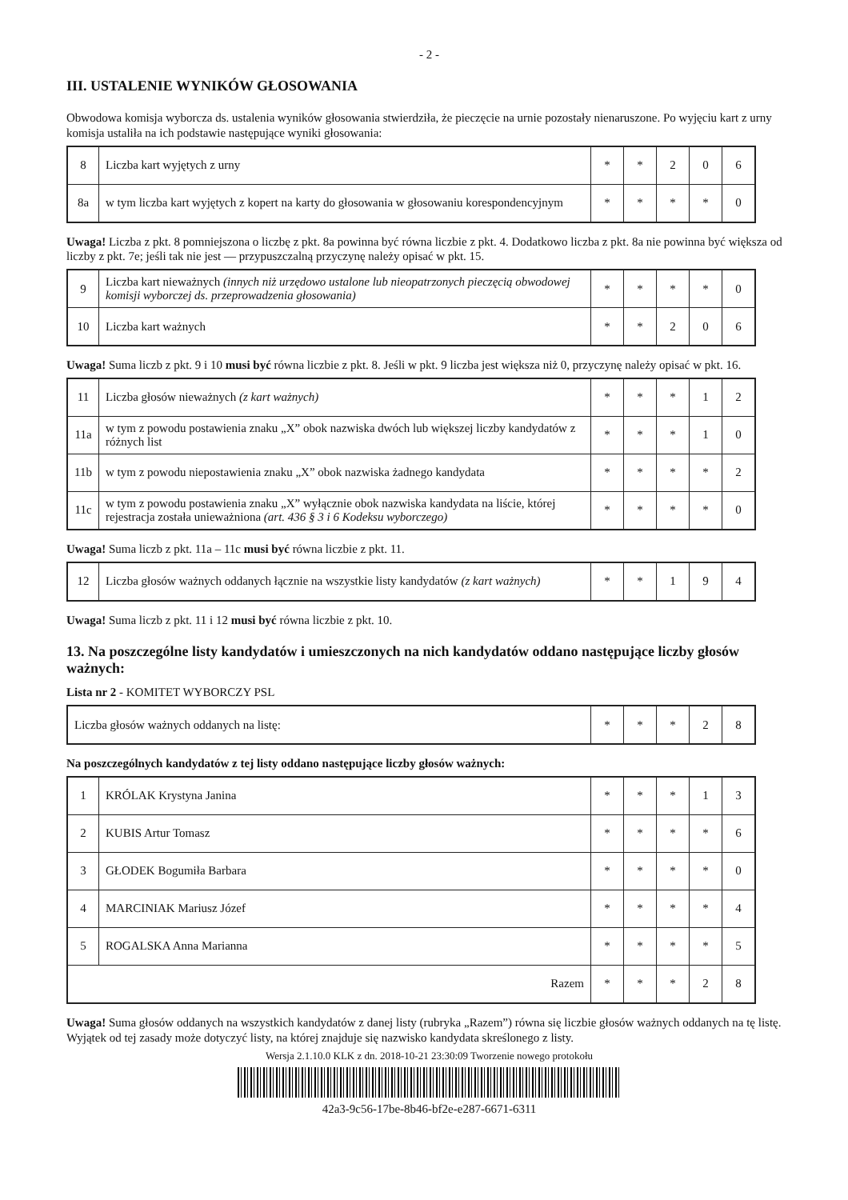- 2 -
III. USTALENIE WYNIKÓW GŁOSOWANIA
Obwodowa komisja wyborcza ds. ustalenia wyników głosowania stwierdziła, że pieczęcie na urnie pozostały nienaruszone. Po wyjęciu kart z urny komisja ustaliła na ich podstawie następujące wyniki głosowania:
| 8 | Liczba kart wyjętych z urny | * | * | 2 | 0 | 6 |
| 8a | w tym liczba kart wyjętych z kopert na karty do głosowania w głosowaniu korespondencyjnym | * | * | * | * | 0 |
Uwaga! Liczba z pkt. 8 pomniejszona o liczbę z pkt. 8a powinna być równa liczbie z pkt. 4. Dodatkowo liczba z pkt. 8a nie powinna być większa od liczby z pkt. 7e; jeśli tak nie jest — przypuszczalną przyczynę należy opisać w pkt. 15.
| 9 | Liczba kart nieważnych (innych niż urzędowo ustalone lub nieopatrzonych pieczęcią obwodowej komisji wyborczej ds. przeprowadzenia głosowania) | * | * | * | * | 0 |
| 10 | Liczba kart ważnych | * | * | 2 | 0 | 6 |
Uwaga! Suma liczb z pkt. 9 i 10 musi być równa liczbie z pkt. 8. Jeśli w pkt. 9 liczba jest większa niż 0, przyczynę należy opisać w pkt. 16.
| 11 | Liczba głosów nieważnych (z kart ważnych) | * | * | * | 1 | 2 |
| 11a | w tym z powodu postawienia znaku „X” obok nazwiska dwóch lub większej liczby kandydatów z różnych list | * | * | * | 1 | 0 |
| 11b | w tym z powodu niepostawienia znaku „X” obok nazwiska żadnego kandydata | * | * | * | * | 2 |
| 11c | w tym z powodu postawienia znaku „X” wyłącznie obok nazwiska kandydata na liście, której rejestracja została unieważniona (art. 436 § 3 i 6 Kodeksu wyborczego) | * | * | * | * | 0 |
Uwaga! Suma liczb z pkt. 11a – 11c musi być równa liczbie z pkt. 11.
| 12 | Liczba głosów ważnych oddanych łącznie na wszystkie listy kandydatów (z kart ważnych) | * | * | 1 | 9 | 4 |
Uwaga! Suma liczb z pkt. 11 i 12 musi być równa liczbie z pkt. 10.
13. Na poszczególne listy kandydatów i umieszczonych na nich kandydatów oddano następujące liczby głosów ważnych:
Lista nr 2 - KOMITET WYBORCZY PSL
| Liczba głosów ważnych oddanych na listę: | * | * | * | 2 | 8 |
Na poszczególnych kandydatów z tej listy oddano następujące liczby głosów ważnych:
| 1 | KRÓLAK Krystyna Janina | * | * | * | 1 | 3 |
| 2 | KUBIS Artur Tomasz | * | * | * | * | 6 |
| 3 | GŁODEK Bogumiła Barbara | * | * | * | * | 0 |
| 4 | MARCINIAK Mariusz Józef | * | * | * | * | 4 |
| 5 | ROGALSKA Anna Marianna | * | * | * | * | 5 |
| Razem | | * | * | * | 2 | 8 |
Uwaga! Suma głosów oddanych na wszystkich kandydatów z danej listy (rubryka „Razem”) równa się liczbie głosów ważnych oddanych na tę listę. Wyjątek od tej zasady może dotyczyć listy, na której znajduje się nazwisko kandydata skreślonego z listy.
Wersja 2.1.10.0 KLK z dn. 2018-10-21 23:30:09 Tworzenie nowego protokołu
42a3-9c56-17be-8b46-bf2e-e287-6671-6311